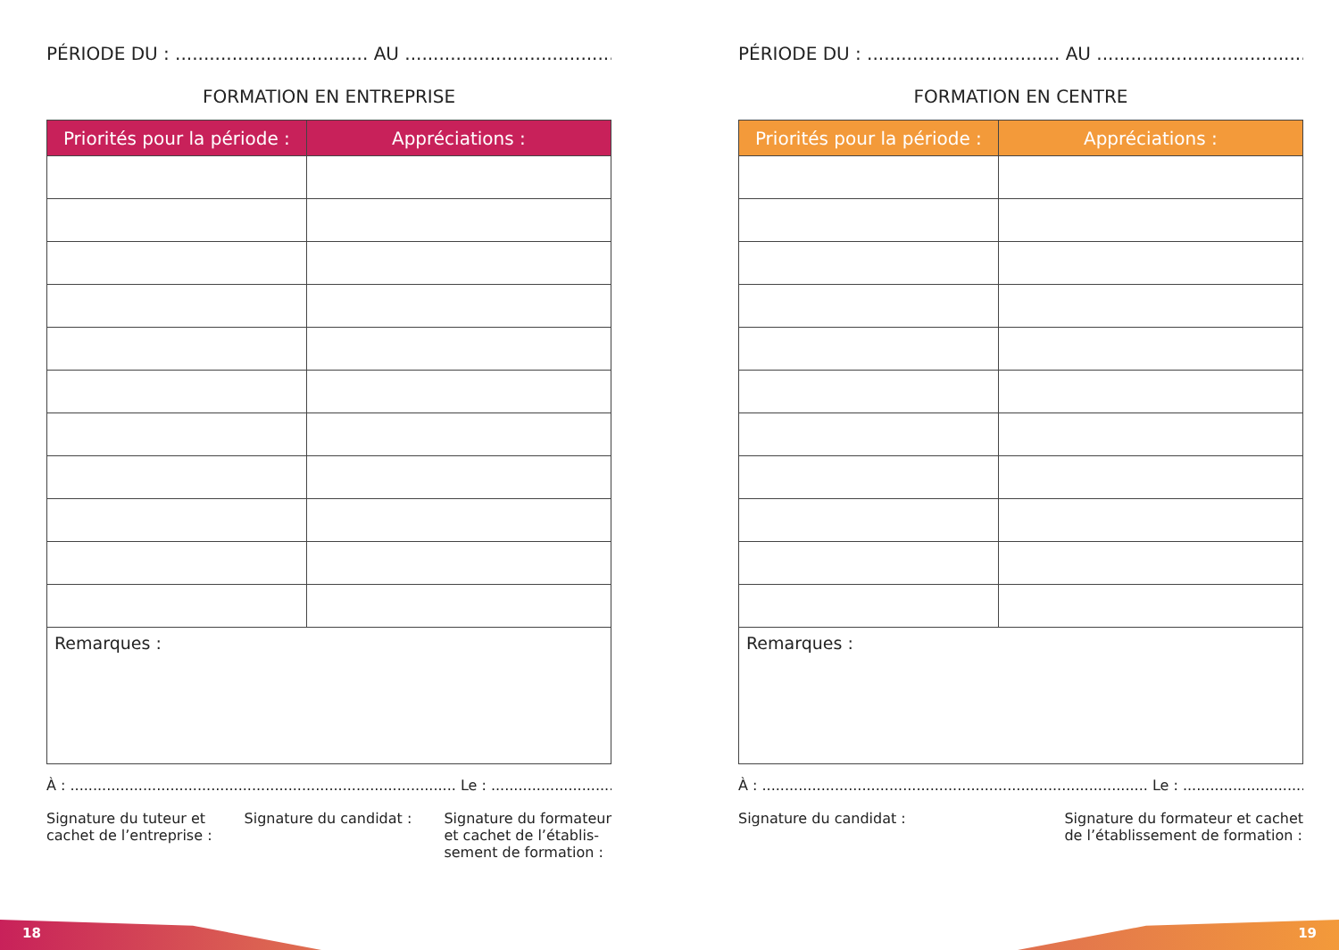PÉRIODE DU : .................................. AU ..................................................
FORMATION EN ENTREPRISE
| Priorités pour la période : | Appréciations : |
| --- | --- |
| Remarques : | |
À : ..................................................................................... Le : ...............................................
Signature du tuteur et
cachet de l’entreprise :
Signature du candidat : Signature du formateur
et cachet de l’établis-
sement de formation :
PÉRIODE DU : .................................. AU ..................................................
FORMATION EN CENTRE
| Priorités pour la période : | Appréciations : |
| --- | --- |
| Remarques : | |
À : ..................................................................................... Le : ...............................................
Signature du candidat : Signature du formateur et cachet
de l’établissement de formation :
18 19